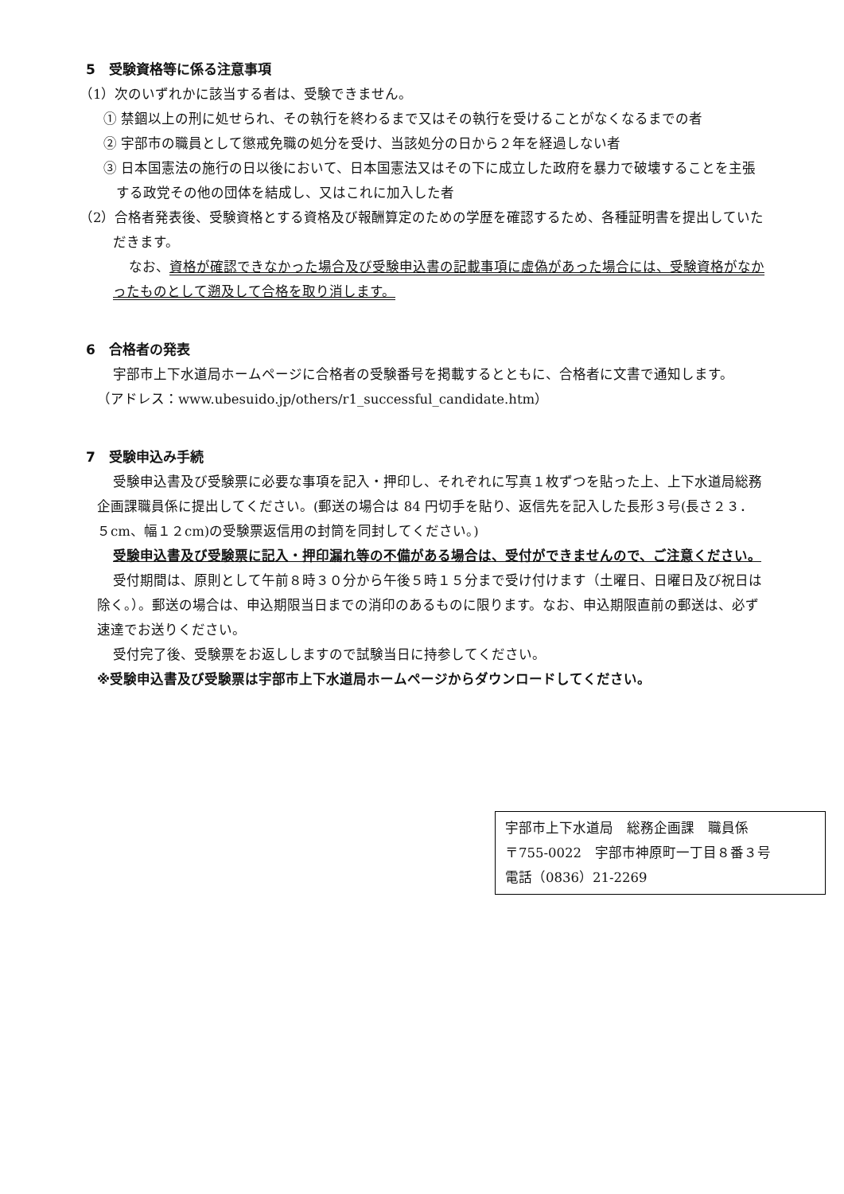5　受験資格等に係る注意事項
（1）次のいずれかに該当する者は、受験できません。
① 禁錮以上の刑に処せられ、その執行を終わるまで又はその執行を受けることがなくなるまでの者
② 宇部市の職員として懲戒免職の処分を受け、当該処分の日から２年を経過しない者
③ 日本国憲法の施行の日以後において、日本国憲法又はその下に成立した政府を暴力で破壊することを主張する政党その他の団体を結成し、又はこれに加入した者
（2）合格者発表後、受験資格とする資格及び報酬算定のための学歴を確認するため、各種証明書を提出していただきます。
なお、資格が確認できなかった場合及び受験申込書の記載事項に虚偽があった場合には、受験資格がなかったものとして遡及して合格を取り消します。
6　合格者の発表
宇部市上下水道局ホームページに合格者の受験番号を掲載するとともに、合格者に文書で通知します。
（アドレス：www.ubesuido.jp/others/r1_successful_candidate.htm）
7　受験申込み手続
受験申込書及び受験票に必要な事項を記入・押印し、それぞれに写真１枚ずつを貼った上、上下水道局総務企画課職員係に提出してください。(郵送の場合は 84 円切手を貼り、返信先を記入した長形３号(長さ２３．５cm、幅１２cm)の受験票返信用の封筒を同封してください。)
受験申込書及び受験票に記入・押印漏れ等の不備がある場合は、受付ができませんので、ご注意ください。
受付期間は、原則として午前８時３０分から午後５時１５分まで受け付けます（土曜日、日曜日及び祝日は除く。）。郵送の場合は、申込期限当日までの消印のあるものに限ります。なお、申込期限直前の郵送は、必ず速達でお送りください。
受付完了後、受験票をお返ししますので試験当日に持参してください。
※受験申込書及び受験票は宇部市上下水道局ホームページからダウンロードしてください。
宇部市上下水道局　総務企画課　職員係
〒755-0022　宇部市神原町一丁目８番３号
電話（0836）21-2269